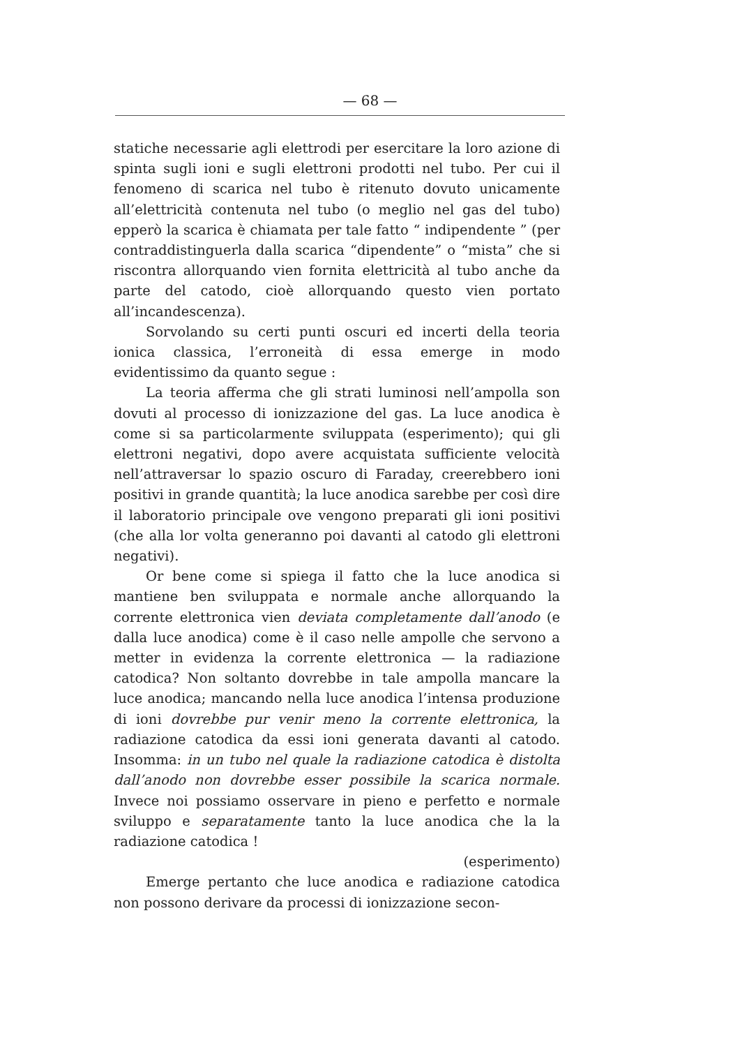— 68 —
statiche necessarie agli elettrodi per esercitare la loro azione di spinta sugli ioni e sugli elettroni prodotti nel tubo. Per cui il fenomeno di scarica nel tubo è ritenuto dovuto unicamente all’elettricità contenuta nel tubo (o meglio nel gas del tubo) epperò la scarica è chiamata per tale fatto “ indipendente ” (per contraddistinguerla dalla scarica “dipendente” o “mista” che si riscontra allorquando vien fornita elettricità al tubo anche da parte del catodo, cioè allorquando questo vien portato all’incandescenza).
Sorvolando su certi punti oscuri ed incerti della teoria ionica classica, l’erroneità di essa emerge in modo evidentissimo da quanto segue :
La teoria afferma che gli strati luminosi nell’ampolla son dovuti al processo di ionizzazione del gas. La luce anodica è come si sa particolarmente sviluppata (esperimento); qui gli elettroni negativi, dopo avere acquistata sufficiente velocità nell’attraversar lo spazio oscuro di Faraday, creerebbero ioni positivi in grande quantità; la luce anodica sarebbe per così dire il laboratorio principale ove vengono preparati gli ioni positivi (che alla lor volta generanno poi davanti al catodo gli elettroni negativi).
Or bene come si spiega il fatto che la luce anodica si mantiene ben sviluppata e normale anche allorquando la corrente elettronica vien deviata completamente dall’anodo (e dalla luce anodica) come è il caso nelle ampolle che servono a metter in evidenza la corrente elettronica — la radiazione catodica? Non soltanto dovrebbe in tale ampolla mancare la luce anodica; mancando nella luce anodica l’intensa produzione di ioni dovrebbe pur venir meno la corrente elettronica, la radiazione catodica da essi ioni generata davanti al catodo. Insomma: in un tubo nel quale la radiazione catodica è distolta dall’anodo non dovrebbe esser possibile la scarica normale. Invece noi possiamo osservare in pieno e perfetto e normale sviluppo e separatamente tanto la luce anodica che la la radiazione catodica !
(esperimento)
Emerge pertanto che luce anodica e radiazione catodica non possono derivare da processi di ionizzazione secon-